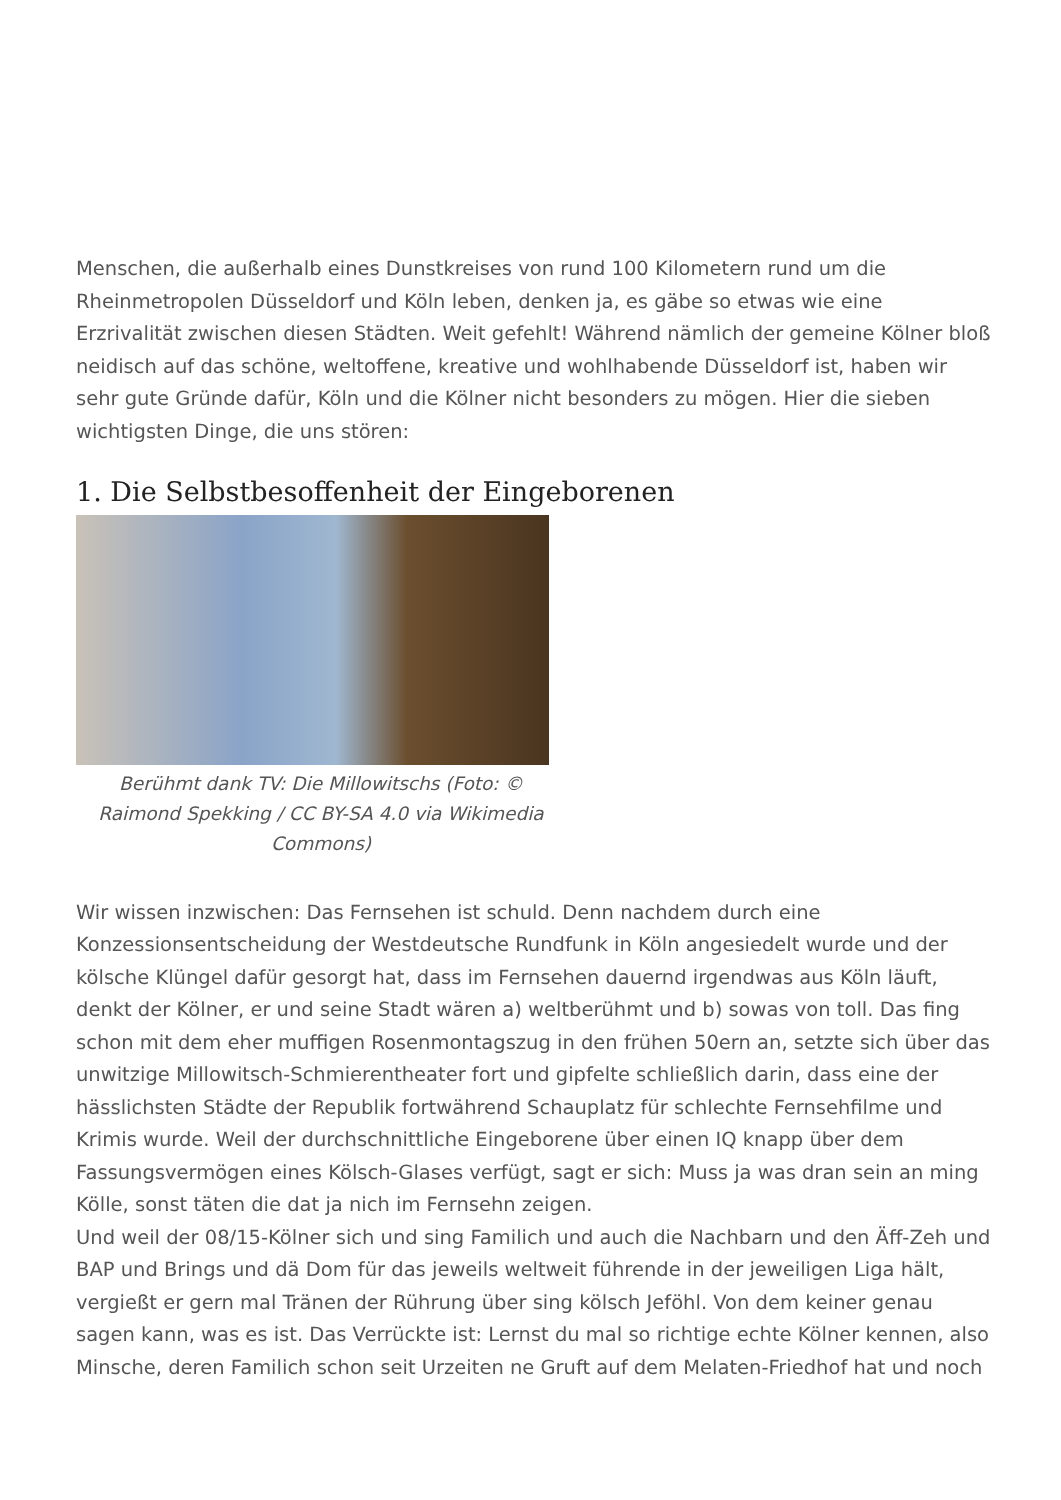Menschen, die außerhalb eines Dunstkreises von rund 100 Kilometern rund um die Rheinmetropolen Düsseldorf und Köln leben, denken ja, es gäbe so etwas wie eine Erzrivalität zwischen diesen Städten. Weit gefehlt! Während nämlich der gemeine Kölner bloß neidisch auf das schöne, weltoffene, kreative und wohlhabende Düsseldorf ist, haben wir sehr gute Gründe dafür, Köln und die Kölner nicht besonders zu mögen. Hier die sieben wichtigsten Dinge, die uns stören:
1. Die Selbstbesoffenheit der Eingeborenen
Berühmt dank TV: Die Millowitschs (Foto: © Raimond Spekking / CC BY-SA 4.0 via Wikimedia Commons)
Wir wissen inzwischen: Das Fernsehen ist schuld. Denn nachdem durch eine Konzessionsentscheidung der Westdeutsche Rundfunk in Köln angesiedelt wurde und der kölsche Klüngel dafür gesorgt hat, dass im Fernsehen dauernd irgendwas aus Köln läuft, denkt der Kölner, er und seine Stadt wären a) weltberühmt und b) sowas von toll. Das fing schon mit dem eher muffigen Rosenmontagszug in den frühen 50ern an, setzte sich über das unwitzige Millowitsch-Schmierentheater fort und gipfelte schließlich darin, dass eine der hässlichsten Städte der Republik fortwährend Schauplatz für schlechte Fernsehfilme und Krimis wurde. Weil der durchschnittliche Eingeborene über einen IQ knapp über dem Fassungsvermögen eines Kölsch-Glases verfügt, sagt er sich: Muss ja was dran sein an ming Kölle, sonst täten die dat ja nich im Fernsehn zeigen.
Und weil der 08/15-Kölner sich und sing Familich und auch die Nachbarn und den Äff-Zeh und BAP und Brings und dä Dom für das jeweils weltweit führende in der jeweiligen Liga hält, vergießt er gern mal Tränen der Rührung über sing kölsch Jeföhl. Von dem keiner genau sagen kann, was es ist. Das Verrückte ist: Lernst du mal so richtige echte Kölner kennen, also Minsche, deren Familich schon seit Urzeiten ne Gruft auf dem Melaten-Friedhof hat und noch